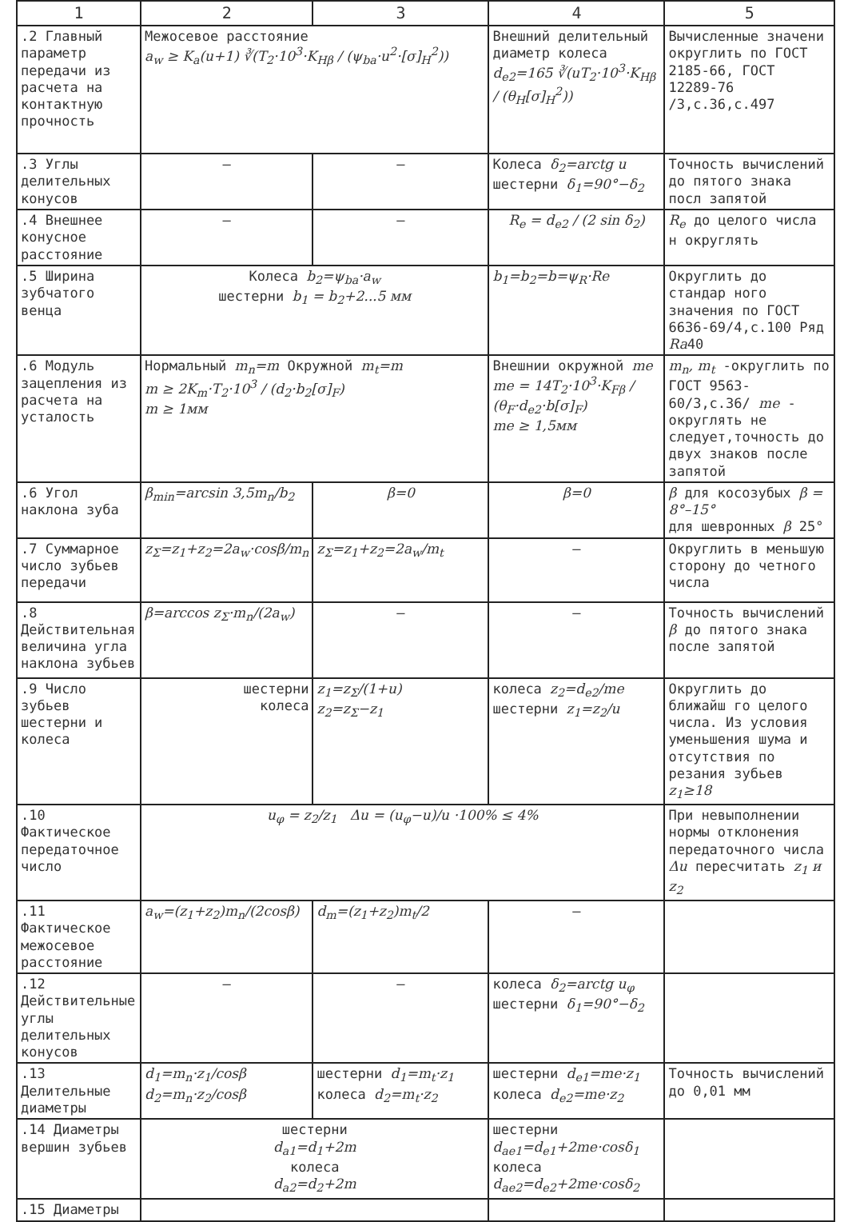| 1 | 2 | 3 | 4 | 5 |
| --- | --- | --- | --- | --- |
| .2 Главный параметр передачи из расчета на контактную прочность | Межосевое расстояние a<sub>w</sub> ≥ K<sub>a</sub>(u+1) ∛(T<sub>2</sub>·10<sup>3</sup>·K<sub>Hβ</sub> / (ψ<sub>ba</sub>·u<sup>2</sup>·[σ]<sub>H</sub><sup>2</sup>)) | | Внешний делительный диаметр колеса d<sub>e2</sub>=165 ∛(uT<sub>2</sub>·10<sup>3</sup>·K<sub>Hβ</sub> / (θ<sub>H</sub>[σ]<sub>H</sub><sup>2</sup>)) | Вычисленные значени округлить по ГОСТ 2185-66, ГОСТ 12289-76 /3,с.36,с.497 |
| .3 Углы делительных конусов | — | — | Колеса δ<sub>2</sub>=arctg u шестерни δ<sub>1</sub>=90°−δ<sub>2</sub> | Точность вычислений до пятого знака посл запятой |
| .4 Внешнее конусное расстояние | — | — | R<sub>e</sub> = d<sub>e2</sub> / (2 sin δ<sub>2</sub>) | R<sub>e</sub> до целого числа н округлять |
| .5 Ширина зубчатого венца | Колеса b<sub>2</sub>=ψ<sub>ba</sub>·a<sub>w</sub> шестерни b<sub>1</sub> = b<sub>2</sub>+2...5 мм | | b<sub>1</sub>=b<sub>2</sub>=b=ψ<sub>R</sub>·Re | Округлить до стандар ного значения по ГОСТ 6636-69/4,с.100 Ряд Ra 40 |
| .6 Модуль зацепления из расчета на усталость | Нормальный m<sub>n</sub>=m Окружной m<sub>t</sub>=m m ≥ 2K<sub>m</sub>·T<sub>2</sub>·10<sup>3</sup> / (d<sub>2</sub>·b<sub>2</sub>[σ]<sub>F</sub>) m ≥ 1мм | | Внешнии окружной me me = 14T<sub>2</sub>·10<sup>3</sup>·K<sub>Fβ</sub> / (θ<sub>F</sub>·d<sub>e2</sub>·b[σ]<sub>F</sub>) me ≥ 1,5мм | m<sub>n</sub>, m<sub>t</sub> -округлить по ГОСТ 9563-60/3,с.36/ me - округлять не следует,точность до двух знаков после запятой |
| .6 Угол наклона зуба | β<sub>min</sub>=arcsin 3,5m<sub>n</sub>/b<sub>2</sub> | β=0 | β=0 | β для косозубых β = 8°–15° для шевронных β 25° |
| .7 Суммарное число зубьев передачи | z<sub>Σ</sub>=z<sub>1</sub>+z<sub>2</sub>=2a<sub>w</sub>·cosβ/m<sub>n</sub> | z<sub>Σ</sub>=z<sub>1</sub>+z<sub>2</sub>=2a<sub>w</sub>/m<sub>t</sub> | — | Округлить в меньшую сторону до четного числа |
| .8 Действительная величина угла наклона зубьев | β=arccos z<sub>Σ</sub>·m<sub>n</sub>/(2a<sub>w</sub>) | — | — | Точность вычислений β до пятого знака после запятой |
| .9 Число зубьев шестерни и колеса | шестерни колеса | z<sub>1</sub>=z<sub>Σ</sub>/(1+u) z<sub>2</sub>=z<sub>Σ</sub>−z<sub>1</sub> | колеса z<sub>2</sub>=d<sub>e2</sub>/me шестерни z<sub>1</sub>=z<sub>2</sub>/u | Округлить до ближайш го целого числа. Из условия уменьшения шума и отсутствия по резания зубьев z<sub>1</sub>≥18 |
| .10 Фактическое передаточное число | u<sub>φ</sub> = z<sub>2</sub>/z<sub>1</sub> Δu = (u<sub>φ</sub>−u)/u ·100% ≤ 4% | | | При невыполнении нормы отклонения передаточного числа Δu пересчитать z<sub>1</sub> и z<sub>2</sub> |
| .11 Фактическое межосевое расстояние | a<sub>w</sub>=(z<sub>1</sub>+z<sub>2</sub>)m<sub>n</sub>/(2cosβ) | d<sub>m</sub>=(z<sub>1</sub>+z<sub>2</sub>)m<sub>t</sub>/2 | — | |
| .12 Действительные углы делительных конусов | — | — | колеса δ<sub>2</sub>=arctg u<sub>φ</sub> шестерни δ<sub>1</sub>=90°−δ<sub>2</sub> | |
| .13 Делительные диаметры | d<sub>1</sub>=m<sub>n</sub>·z<sub>1</sub>/cosβ d<sub>2</sub>=m<sub>n</sub>·z<sub>2</sub>/cosβ | шестерни d<sub>1</sub>=m<sub>t</sub>·z<sub>1</sub> колеса d<sub>2</sub>=m<sub>t</sub>·z<sub>2</sub> | шестерни d<sub>e1</sub>=me·z<sub>1</sub> колеса d<sub>e2</sub>=me·z<sub>2</sub> | Точность вычислений до 0,01 мм |
| .14 Диаметры вершин зубьев | шестерни d<sub>a1</sub>=d<sub>1</sub>+2m колеса d<sub>a2</sub>=d<sub>2</sub>+2m | | шестерни d<sub>ae1</sub>=d<sub>e1</sub>+2me·cosδ<sub>1</sub> колеса d<sub>ae2</sub>=d<sub>e2</sub>+2me·cosδ<sub>2</sub> | |
| .15 Диаметры | | | | |